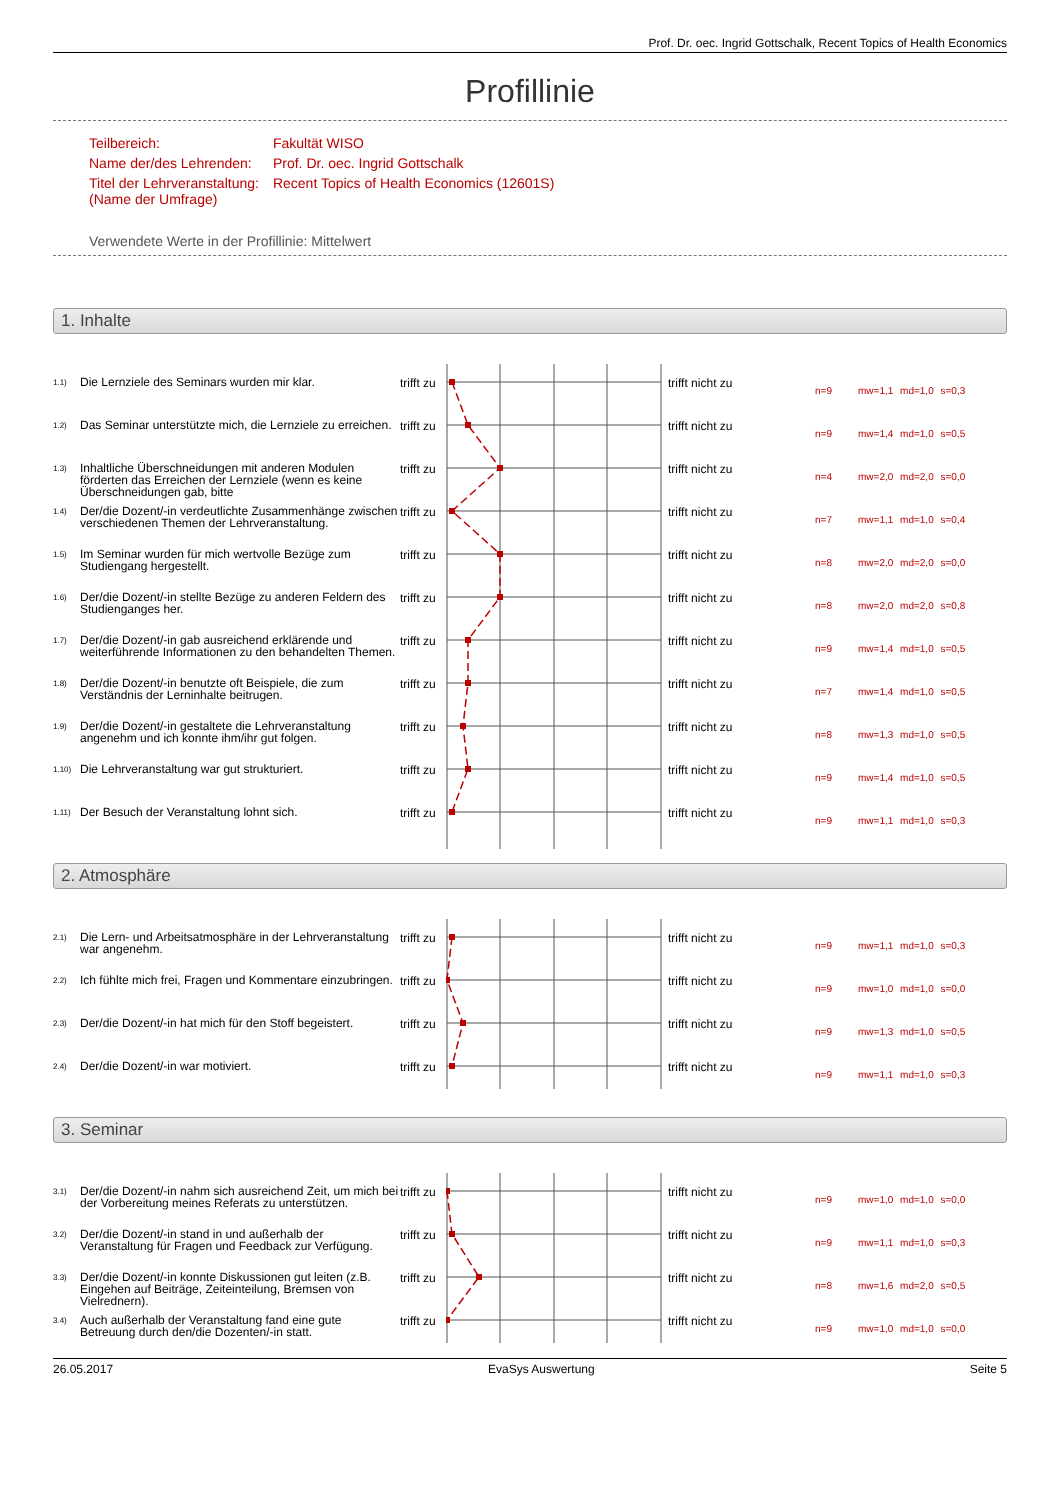Prof. Dr. oec. Ingrid Gottschalk, Recent Topics of Health Economics
Profillinie
| Teilbereich: | Fakultät WISO |
| Name der/des Lehrenden: | Prof. Dr. oec. Ingrid Gottschalk |
| Titel der Lehrveranstaltung: (Name der Umfrage) | Recent Topics of Health Economics (12601S) |
Verwendete Werte in der Profillinie: Mittelwert
1. Inhalte
1.1)
Die Lernziele des Seminars wurden mir klar.
trifft zu
trifft nicht zu
n=9 mw=1,1 md=1,0 s=0,3
1.2)
Das Seminar unterstützte mich, die Lernziele zu erreichen.
trifft zu
trifft nicht zu
n=9 mw=1,4 md=1,0 s=0,5
1.3)
Inhaltliche Überschneidungen mit anderen Modulen förderten das Erreichen der Lernziele (wenn es keine Überschneidungen gab, bitte
trifft zu
trifft nicht zu
n=4 mw=2,0 md=2,0 s=0,0
1.4)
Der/die Dozent/-in verdeutlichte Zusammenhänge zwischen verschiedenen Themen der Lehrveranstaltung.
trifft zu
trifft nicht zu
n=7 mw=1,1 md=1,0 s=0,4
1.5)
Im Seminar wurden für mich wertvolle Bezüge zum Studiengang hergestellt.
trifft zu
trifft nicht zu
n=8 mw=2,0 md=2,0 s=0,0
1.6)
Der/die Dozent/-in stellte Bezüge zu anderen Feldern des Studienganges her.
trifft zu
trifft nicht zu
n=8 mw=2,0 md=2,0 s=0,8
1.7)
Der/die Dozent/-in gab ausreichend erklärende und weiterführende Informationen zu den behandelten Themen.
trifft zu
trifft nicht zu
n=9 mw=1,4 md=1,0 s=0,5
1.8)
Der/die Dozent/-in benutzte oft Beispiele, die zum Verständnis der Lerninhalte beitrugen.
trifft zu
trifft nicht zu
n=7 mw=1,4 md=1,0 s=0,5
1.9)
Der/die Dozent/-in gestaltete die Lehrveranstaltung angenehm und ich konnte ihm/ihr gut folgen.
trifft zu
trifft nicht zu
n=8 mw=1,3 md=1,0 s=0,5
1.10)
Die Lehrveranstaltung war gut strukturiert.
trifft zu
trifft nicht zu
n=9 mw=1,4 md=1,0 s=0,5
1.11)
Der Besuch der Veranstaltung lohnt sich.
trifft zu
trifft nicht zu
n=9 mw=1,1 md=1,0 s=0,3
2. Atmosphäre
2.1)
Die Lern- und Arbeitsatmosphäre in der Lehrveranstaltung war angenehm.
trifft zu
trifft nicht zu
n=9 mw=1,1 md=1,0 s=0,3
2.2)
Ich fühlte mich frei, Fragen und Kommentare einzubringen.
trifft zu
trifft nicht zu
n=9 mw=1,0 md=1,0 s=0,0
2.3)
Der/die Dozent/-in hat mich für den Stoff begeistert.
trifft zu
trifft nicht zu
n=9 mw=1,3 md=1,0 s=0,5
2.4)
Der/die Dozent/-in war motiviert.
trifft zu
trifft nicht zu
n=9 mw=1,1 md=1,0 s=0,3
3. Seminar
3.1)
Der/die Dozent/-in nahm sich ausreichend Zeit, um mich bei der Vorbereitung meines Referats zu unterstützen.
trifft zu
trifft nicht zu
n=9 mw=1,0 md=1,0 s=0,0
3.2)
Der/die Dozent/-in stand in und außerhalb der Veranstaltung für Fragen und Feedback zur Verfügung.
trifft zu
trifft nicht zu
n=9 mw=1,1 md=1,0 s=0,3
3.3)
Der/die Dozent/-in konnte Diskussionen gut leiten (z.B. Eingehen auf Beiträge, Zeiteinteilung, Bremsen von Vielrednern).
trifft zu
trifft nicht zu
n=8 mw=1,6 md=2,0 s=0,5
3.4)
Auch außerhalb der Veranstaltung fand eine gute Betreuung durch den/die Dozenten/-in statt.
trifft zu
trifft nicht zu
n=9 mw=1,0 md=1,0 s=0,0
26.05.2017 EvaSys Auswertung Seite 5